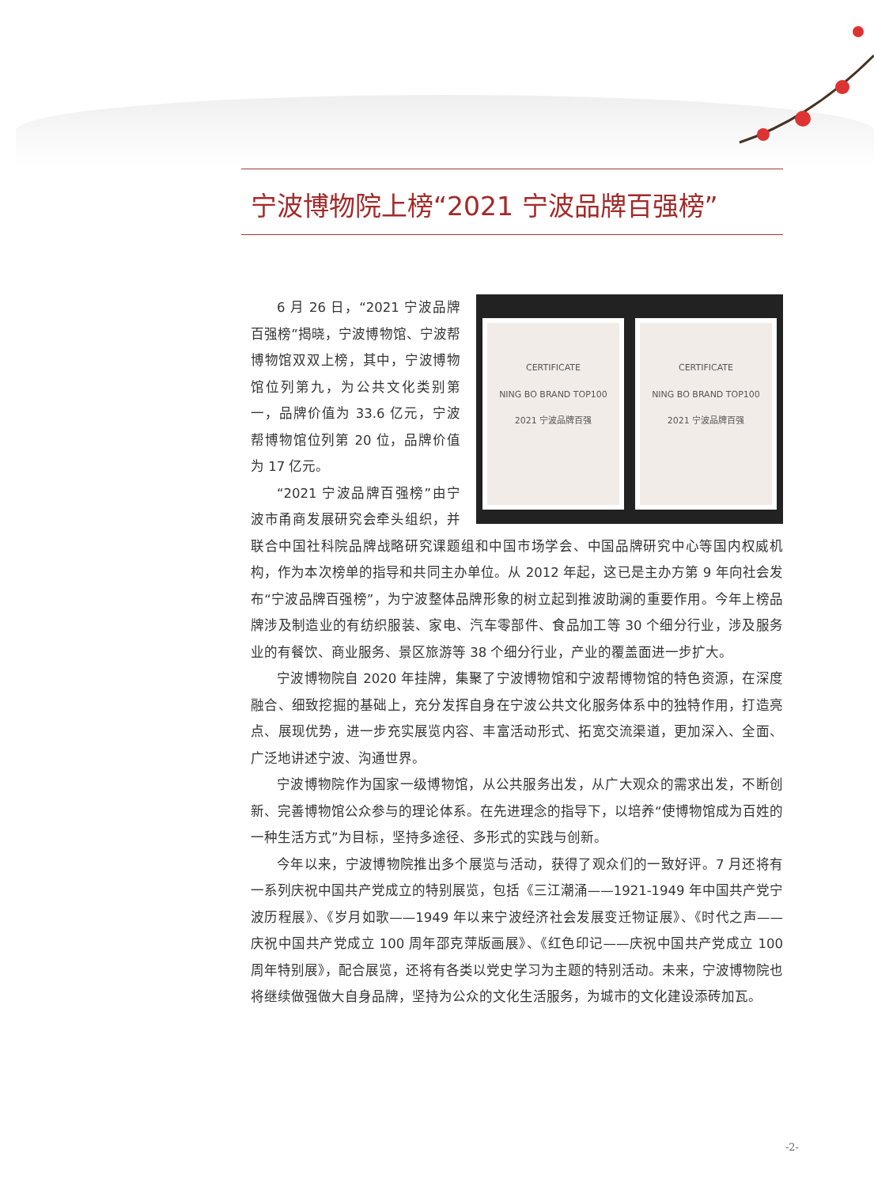宁波博物院上榜“2021 宁波品牌百强榜”
CERTIFICATE
NING BO BRAND TOP100
2021 宁波品牌百强
CERTIFICATE
NING BO BRAND TOP100
2021 宁波品牌百强
6 月 26 日，“2021 宁波品牌百强榜”揭晓，宁波博物馆、宁波帮博物馆双双上榜，其中，宁波博物馆位列第九，为公共文化类别第一，品牌价值为 33.6 亿元，宁波帮博物馆位列第 20 位，品牌价值为 17 亿元。
“2021 宁波品牌百强榜”由宁波市甬商发展研究会牵头组织，并联合中国社科院品牌战略研究课题组和中国市场学会、中国品牌研究中心等国内权威机构，作为本次榜单的指导和共同主办单位。从 2012 年起，这已是主办方第 9 年向社会发布“宁波品牌百强榜”，为宁波整体品牌形象的树立起到推波助澜的重要作用。今年上榜品牌涉及制造业的有纺织服装、家电、汽车零部件、食品加工等 30 个细分行业，涉及服务业的有餐饮、商业服务、景区旅游等 38 个细分行业，产业的覆盖面进一步扩大。
宁波博物院自 2020 年挂牌，集聚了宁波博物馆和宁波帮博物馆的特色资源，在深度融合、细致挖掘的基础上，充分发挥自身在宁波公共文化服务体系中的独特作用，打造亮点、展现优势，进一步充实展览内容、丰富活动形式、拓宽交流渠道，更加深入、全面、广泛地讲述宁波、沟通世界。
宁波博物院作为国家一级博物馆，从公共服务出发，从广大观众的需求出发，不断创新、完善博物馆公众参与的理论体系。在先进理念的指导下，以培养“使博物馆成为百姓的一种生活方式”为目标，坚持多途径、多形式的实践与创新。
今年以来，宁波博物院推出多个展览与活动，获得了观众们的一致好评。7 月还将有一系列庆祝中国共产党成立的特别展览，包括《三江潮涌——1921-1949 年中国共产党宁波历程展》、《岁月如歌——1949 年以来宁波经济社会发展变迁物证展》、《时代之声——庆祝中国共产党成立 100 周年邵克萍版画展》、《红色印记——庆祝中国共产党成立 100 周年特别展》，配合展览，还将有各类以党史学习为主题的特别活动。未来，宁波博物院也将继续做强做大自身品牌，坚持为公众的文化生活服务，为城市的文化建设添砖加瓦。
-2-